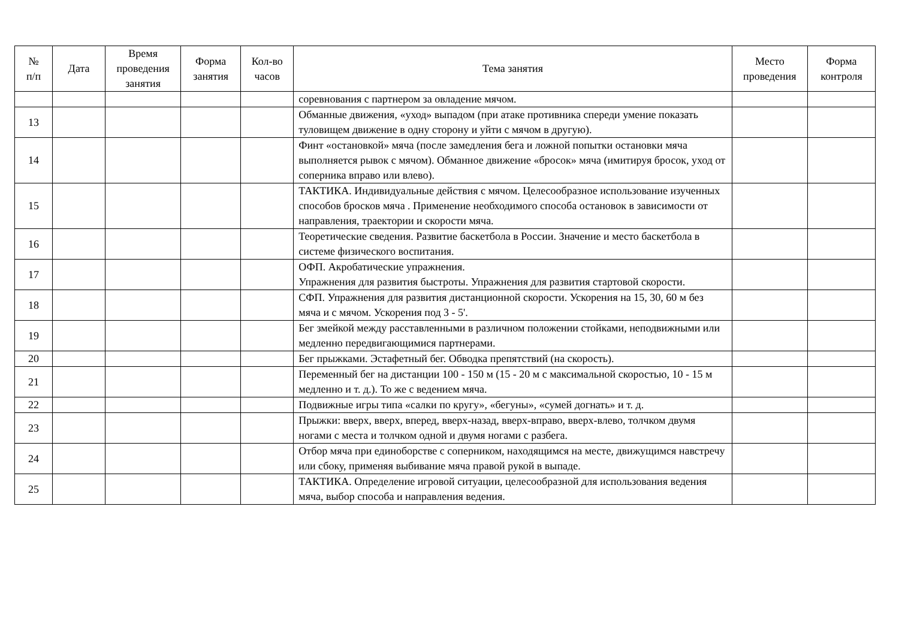| № п/п | Дата | Время проведения занятия | Форма занятия | Кол-во часов | Тема занятия | Место проведения | Форма контроля |
| --- | --- | --- | --- | --- | --- | --- | --- |
| | | | | | соревнования с партнером за овладение мячом. | | |
| 13 | | | | | Обманные движения, «уход» выпадом (при атаке противника спереди умение показать туловищем движение в одну сторону и уйти с мячом в другую). | | |
| 14 | | | | | Финт «остановкой» мяча (после замедления бега и ложной попытки остановки мяча выполняется рывок с мячом). Обманное движение «бросок» мяча (имитируя бросок, уход от соперника вправо или влево). | | |
| 15 | | | | | ТАКТИКА. Индивидуальные действия с мячом. Целесообразное использование изученных способов бросков мяча . Применение необходимого способа остановок в зависимости от направления, траектории и скорости мяча. | | |
| 16 | | | | | Теоретические сведения. Развитие баскетбола в России. Значение и место баскетбола в системе физического воспитания. | | |
| 17 | | | | | ОФП. Акробатические упражнения. Упражнения для развития быстроты. Упражнения для развития стартовой скорости. | | |
| 18 | | | | | СФП. Упражнения для развития дистанционной скорости. Ускорения на 15, 30, 60 м без мяча и с мячом. Ускорения под 3 - 5'. | | |
| 19 | | | | | Бег змейкой между расставленными в различном положении стойками, неподвижными или медленно передвигающимися партнерами. | | |
| 20 | | | | | Бег прыжками. Эстафетный бег. Обводка препятствий (на скорость). | | |
| 21 | | | | | Переменный бег на дистанции 100 - 150 м (15 - 20 м с максимальной скоростью, 10 - 15 м медленно и т. д.). То же с ведением мяча. | | |
| 22 | | | | | Подвижные игры типа «салки по кругу», «бегуны», «сумей догнать» и т. д. | | |
| 23 | | | | | Прыжки: вверх, вверх, вперед, вверх-назад, вверх-вправо, вверх-влево, толчком двумя ногами с места и толчком одной и двумя ногами с разбега. | | |
| 24 | | | | | Отбор мяча при единоборстве с соперником, находящимся на месте, движущимся навстречу или сбоку, применяя выбивание мяча правой рукой в выпаде. | | |
| 25 | | | | | ТАКТИКА. Определение игровой ситуации, целесообразной для использования ведения мяча, выбор способа и направления ведения. | | |